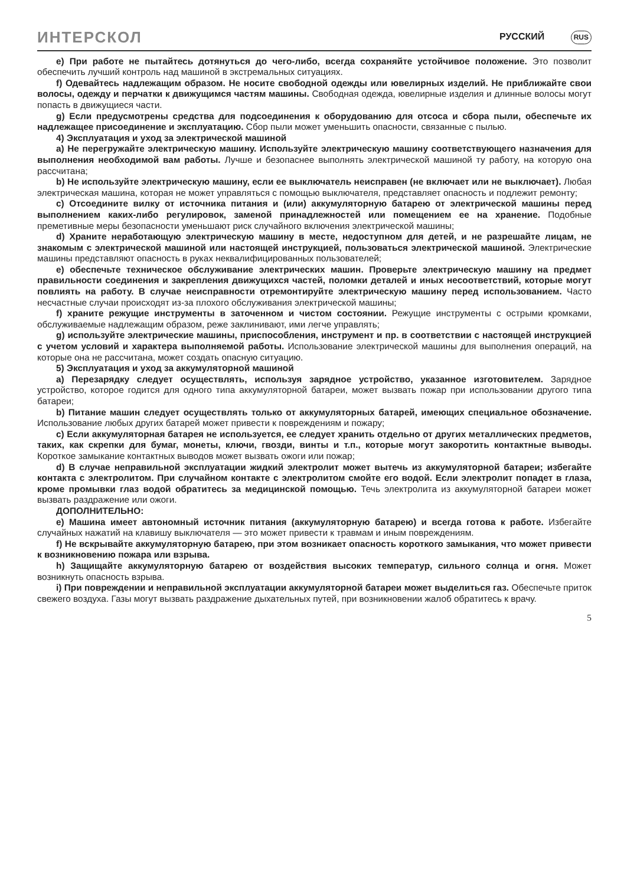ИНТЕРСКОЛ РУССКИЙ RUS
e) При работе не пытайтесь дотянуться до чего-либо, всегда сохраняйте устойчивое положение. Это позволит обеспечить лучший контроль над машиной в экстремальных ситуациях.
f) Одевайтесь надлежащим образом. Не носите свободной одежды или ювелирных изделий. Не приближайте свои волосы, одежду и перчатки к движущимся частям машины. Свободная одежда, ювелирные изделия и длинные волосы могут попасть в движущиеся части.
g) Если предусмотрены средства для подсоединения к оборудованию для отсоса и сбора пыли, обеспечьте их надлежащее присоединение и эксплуатацию. Сбор пыли может уменьшить опасности, связанные с пылью.
4) Эксплуатация и уход за электрической машиной
a) Не перегружайте электрическую машину. Используйте электрическую машину соответствующего назначения для выполнения необходимой вам работы. Лучше и безопаснее выполнять электрической машиной ту работу, на которую она рассчитана;
b) Не используйте электрическую машину, если ее выключатель неисправен (не включает или не выключает). Любая электрическая машина, которая не может управляться с помощью выключателя, представляет опасность и подлежит ремонту;
c) Отсоедините вилку от источника питания и (или) аккумуляторную батарею от электрической машины перед выполнением каких-либо регулировок, заменой принадлежностей или помещением ее на хранение. Подобные преметивные меры безопасности уменьшают риск случайного включения электрической машины;
d) Храните неработающую электрическую машину в месте, недоступном для детей, и не разрешайте лицам, не знакомым с электрической машиной или настоящей инструкцией, пользоваться электрической машиной. Электрические машины представляют опасность в руках неквалифицированных пользователей;
e) обеспечьте техническое обслуживание электрических машин. Проверьте электрическую машину на предмет правильности соединения и закрепления движущихся частей, поломки деталей и иных несоответствий, которые могут повлиять на работу. В случае неисправности отремонтируйте электрическую машину перед использованием. Часто несчастные случаи происходят из-за плохого обслуживания электрической машины;
f) храните режущие инструменты в заточенном и чистом состоянии. Режущие инструменты с острыми кромками, обслуживаемые надлежащим образом, реже заклинивают, ими легче управлять;
g) используйте электрические машины, приспособления, инструмент и пр. в соответствии с настоящей инструкцией с учетом условий и характера выполняемой работы. Использование электрической машины для выполнения операций, на которые она не рассчитана, может создать опасную ситуацию.
5) Эксплуатация и уход за аккумуляторной машиной
a) Перезарядку следует осуществлять, используя зарядное устройство, указанное изготовителем. Зарядное устройство, которое годится для одного типа аккумуляторной батареи, может вызвать пожар при использовании другого типа батареи;
b) Питание машин следует осуществлять только от аккумуляторных батарей, имеющих специальное обозначение. Использование любых других батарей может привести к повреждениям и пожару;
c) Если аккумуляторная батарея не используется, ее следует хранить отдельно от других металлических предметов, таких, как скрепки для бумаг, монеты, ключи, гвозди, винты и т.п., которые могут закоротить контактные выводы. Короткое замыкание контактных выводов может вызвать ожоги или пожар;
d) В случае неправильной эксплуатации жидкий электролит может вытечь из аккумуляторной батареи; избегайте контакта с электролитом. При случайном контакте с электролитом смойте его водой. Если электролит попадет в глаза, кроме промывки глаз водой обратитесь за медицинской помощью. Течь электролита из аккумуляторной батареи может вызвать раздражение или ожоги.
ДОПОЛНИТЕЛЬНО:
e) Машина имеет автономный источник питания (аккумуляторную батарею) и всегда готова к работе. Избегайте случайных нажатий на клавишу выключателя — это может привести к травмам и иным повреждениям.
f) Не вскрывайте аккумуляторную батарею, при этом возникает опасность короткого замыкания, что может привести к возникновению пожара или взрыва.
h) Защищайте аккумуляторную батарею от воздействия высоких температур, сильного солнца и огня. Может возникнуть опасность взрыва.
i) При повреждении и неправильной эксплуатации аккумуляторной батареи может выделиться газ. Обеспечьте приток свежего воздуха. Газы могут вызвать раздражение дыхательных путей, при возникновении жалоб обратитесь к врачу.
5